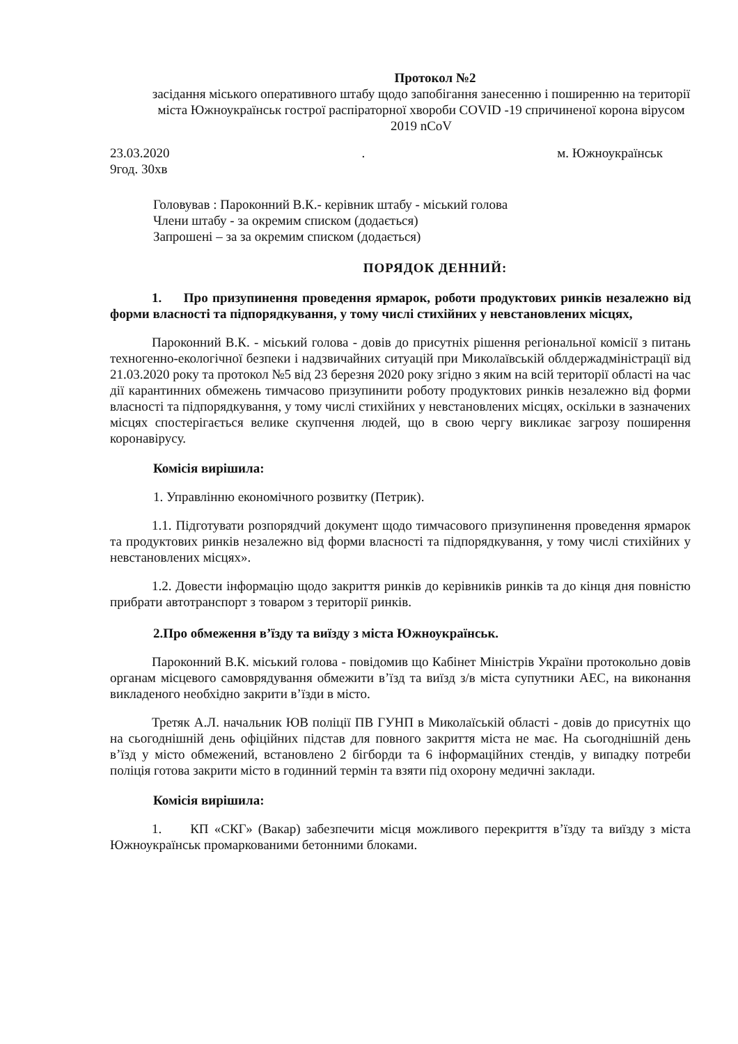Протокол №2
засідання міського оперативного штабу щодо запобігання занесенню і поширенню на території міста Южноукраїнськ гострої распіраторної хвороби COVID -19 спричиненої корона вірусом 2019 nCoV
23.03.2020
9год. 30хв
. м. Южноукраїнськ
Головував : Пароконний В.К.- керівник штабу - міський голова
Члени штабу - за окремим списком (додається)
Запрошені – за за окремим списком (додається)
ПОРЯДОК ДЕННИЙ:
1. Про призупинення проведення ярмарок, роботи продуктових ринків незалежно від форми власності та підпорядкування, у тому числі стихійних у невстановлених місцях,
Пароконний В.К. - міський голова - довів до присутніх рішення регіональної комісії з питань техногенно-екологічної безпеки і надзвичайних ситуацій при Миколаївській облдержадміністрації від 21.03.2020 року та протокол №5 від 23 березня 2020 року згідно з яким на всій території області на час дії карантинних обмежень тимчасово призупинити роботу продуктових ринків незалежно від форми власності та підпорядкування, у тому числі стихійних у невстановлених місцях, оскільки в зазначених місцях спостерігається велике скупчення людей, що в свою чергу викликає загрозу поширення коронавірусу.
Комісія вирішила:
1. Управлінню економічного розвитку (Петрик).
1.1. Підготувати розпорядчий документ щодо тимчасового призупинення проведення ярмарок та продуктових ринків незалежно від форми власності та підпорядкування, у тому числі стихійних у невстановлених місцях».
1.2. Довести інформацію щодо закриття ринків до керівників ринків та до кінця дня повністю прибрати автотранспорт з товаром з території ринків.
2.Про обмеження в’їзду та виїзду з міста Южноукраїнськ.
Пароконний В.К. міський голова - повідомив що Кабінет Міністрів України протокольно довів органам місцевого самоврядування обмежити в’їзд та виїзд з/в міста супутники АЕС, на виконання викладеного необхідно закрити в’їзди в місто.
Третяк А.Л. начальник ЮВ поліції ПВ ГУНП в Миколаїській області - довів до присутніх що на сьогоднішній день офіційних підстав для повного закриття міста не має. На сьогоднішній день в’їзд у місто обмежений, встановлено 2 бігборди та 6 інформаційних стендів, у випадку потреби поліція готова закрити місто в годинний термін та взяти під охорону медичні заклади.
Комісія вирішила:
1. КП «СКГ» (Вакар) забезпечити місця можливого перекриття в’їзду та виїзду з міста Южноукраїнськ промаркованими бетонними блоками.